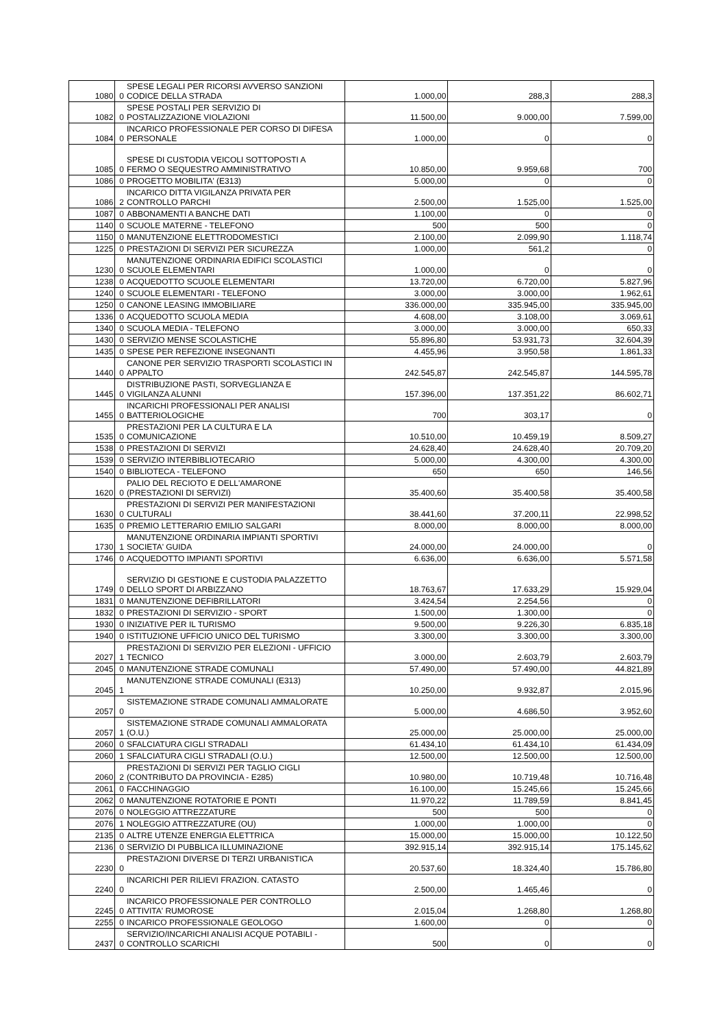| 1080 | 0 | SPESE LEGALI PER RICORSI AVVERSO SANZIONI CODICE DELLA STRADA | 1.000,00 | 288,3 | 288,3 |
| 1082 | 0 | SPESE POSTALI PER SERVIZIO DI POSTALIZZAZIONE VIOLAZIONI | 11.500,00 | 9.000,00 | 7.599,00 |
| 1084 | 0 | INCARICO PROFESSIONALE PER CORSO DI DIFESA PERSONALE | 1.000,00 | 0 | 0 |
| 1085 | 0 | SPESE DI CUSTODIA VEICOLI SOTTOPOSTI A FERMO O SEQUESTRO AMMINISTRATIVO | 10.850,00 | 9.959,68 | 700 |
| 1086 | 0 | PROGETTO MOBILITA' (E313) | 5.000,00 | 0 | 0 |
| 1086 | 2 | INCARICO DITTA VIGILANZA PRIVATA PER CONTROLLO PARCHI | 2.500,00 | 1.525,00 | 1.525,00 |
| 1087 | 0 | ABBONAMENTI A BANCHE DATI | 1.100,00 | 0 | 0 |
| 1140 | 0 | SCUOLE MATERNE - TELEFONO | 500 | 500 | 0 |
| 1150 | 0 | MANUTENZIONE ELETTRODOMESTICI | 2.100,00 | 2.099,90 | 1.118,74 |
| 1225 | 0 | PRESTAZIONI DI SERVIZI PER SICUREZZA | 1.000,00 | 561,2 | 0 |
| 1230 | 0 | MANUTENZIONE ORDINARIA EDIFICI SCOLASTICI SCUOLE ELEMENTARI | 1.000,00 | 0 | 0 |
| 1238 | 0 | ACQUEDOTTO SCUOLE ELEMENTARI | 13.720,00 | 6.720,00 | 5.827,96 |
| 1240 | 0 | SCUOLE ELEMENTARI - TELEFONO | 3.000,00 | 3.000,00 | 1.962,61 |
| 1250 | 0 | CANONE LEASING IMMOBILIARE | 336.000,00 | 335.945,00 | 335.945,00 |
| 1336 | 0 | ACQUEDOTTO SCUOLA MEDIA | 4.608,00 | 3.108,00 | 3.069,61 |
| 1340 | 0 | SCUOLA MEDIA - TELEFONO | 3.000,00 | 3.000,00 | 650,33 |
| 1430 | 0 | SERVIZIO MENSE SCOLASTICHE | 55.896,80 | 53.931,73 | 32.604,39 |
| 1435 | 0 | SPESE PER REFEZIONE INSEGNANTI | 4.455,96 | 3.950,58 | 1.861,33 |
| 1440 | 0 | CANONE PER SERVIZIO TRASPORTI SCOLASTICI IN APPALTO | 242.545,87 | 242.545,87 | 144.595,78 |
| 1445 | 0 | DISTRIBUZIONE PASTI, SORVEGLIANZA E VIGILANZA ALUNNI | 157.396,00 | 137.351,22 | 86.602,71 |
| 1455 | 0 | INCARICHI PROFESSIONALI PER ANALISI BATTERIOLOGICHE | 700 | 303,17 | 0 |
| 1535 | 0 | PRESTAZIONI PER LA CULTURA E LA COMUNICAZIONE | 10.510,00 | 10.459,19 | 8.509,27 |
| 1538 | 0 | PRESTAZIONI DI SERVIZI | 24.628,40 | 24.628,40 | 20.709,20 |
| 1539 | 0 | SERVIZIO INTERBIBLIOTECARIO | 5.000,00 | 4.300,00 | 4.300,00 |
| 1540 | 0 | BIBLIOTECA - TELEFONO | 650 | 650 | 146,56 |
| 1620 | 0 | PALIO DEL RECIOTO E DELL'AMARONE (PRESTAZIONI DI SERVIZI) | 35.400,60 | 35.400,58 | 35.400,58 |
| 1630 | 0 | PRESTAZIONI DI SERVIZI PER MANIFESTAZIONI CULTURALI | 38.441,60 | 37.200,11 | 22.998,52 |
| 1635 | 0 | PREMIO LETTERARIO EMILIO SALGARI | 8.000,00 | 8.000,00 | 8.000,00 |
| 1730 | 1 | MANUTENZIONE ORDINARIA IMPIANTI SPORTIVI SOCIETA' GUIDA | 24.000,00 | 24.000,00 | 0 |
| 1746 | 0 | ACQUEDOTTO IMPIANTI SPORTIVI | 6.636,00 | 6.636,00 | 5.571,58 |
| 1749 | 0 | SERVIZIO DI GESTIONE E CUSTODIA PALAZZETTO DELLO SPORT DI ARBIZZANO | 18.763,67 | 17.633,29 | 15.929,04 |
| 1831 | 0 | MANUTENZIONE DEFIBRILLATORI | 3.424,54 | 2.254,56 | 0 |
| 1832 | 0 | PRESTAZIONI DI SERVIZIO - SPORT | 1.500,00 | 1.300,00 | 0 |
| 1930 | 0 | INIZIATIVE PER IL TURISMO | 9.500,00 | 9.226,30 | 6.835,18 |
| 1940 | 0 | ISTITUZIONE UFFICIO UNICO DEL TURISMO | 3.300,00 | 3.300,00 | 3.300,00 |
| 2027 | 1 | PRESTAZIONI DI SERVIZIO PER ELEZIONI - UFFICIO TECNICO | 3.000,00 | 2.603,79 | 2.603,79 |
| 2045 | 0 | MANUTENZIONE STRADE COMUNALI | 57.490,00 | 57.490,00 | 44.821,89 |
| 2045 | 1 | MANUTENZIONE STRADE COMUNALI (E313) | 10.250,00 | 9.932,87 | 2.015,96 |
| 2057 | 0 | SISTEMAZIONE STRADE COMUNALI AMMALORATE | 5.000,00 | 4.686,50 | 3.952,60 |
| 2057 | 1 | SISTEMAZIONE STRADE COMUNALI AMMALORATA (O.U.) | 25.000,00 | 25.000,00 | 25.000,00 |
| 2060 | 0 | SFALCIATURA CIGLI STRADALI | 61.434,10 | 61.434,10 | 61.434,09 |
| 2060 | 1 | SFALCIATURA CIGLI STRADALI (O.U.) | 12.500,00 | 12.500,00 | 12.500,00 |
| 2060 | 2 | PRESTAZIONI DI SERVIZI PER TAGLIO CIGLI (CONTRIBUTO DA PROVINCIA - E285) | 10.980,00 | 10.719,48 | 10.716,48 |
| 2061 | 0 | FACCHINAGGIO | 16.100,00 | 15.245,66 | 15.245,66 |
| 2062 | 0 | MANUTENZIONE ROTATORIE E PONTI | 11.970,22 | 11.789,59 | 8.841,45 |
| 2076 | 0 | NOLEGGIO ATTREZZATURE | 500 | 500 | 0 |
| 2076 | 1 | NOLEGGIO ATTREZZATURE (OU) | 1.000,00 | 1.000,00 | 0 |
| 2135 | 0 | ALTRE UTENZE ENERGIA ELETTRICA | 15.000,00 | 15.000,00 | 10.122,50 |
| 2136 | 0 | SERVIZIO DI PUBBLICA ILLUMINAZIONE | 392.915,14 | 392.915,14 | 175.145,62 |
| 2230 | 0 | PRESTAZIONI DIVERSE DI TERZI URBANISTICA | 20.537,60 | 18.324,40 | 15.786,80 |
| 2240 | 0 | INCARICHI PER RILIEVI FRAZION. CATASTO | 2.500,00 | 1.465,46 | 0 |
| 2245 | 0 | INCARICO PROFESSIONALE PER CONTROLLO ATTIVITA' RUMOROSE | 2.015,04 | 1.268,80 | 1.268,80 |
| 2255 | 0 | INCARICO PROFESSIONALE GEOLOGO | 1.600,00 | 0 | 0 |
| 2437 | 0 | SERVIZIO/INCARICHI ANALISI ACQUE POTABILI - CONTROLLO SCARICHI | 500 | 0 | 0 |